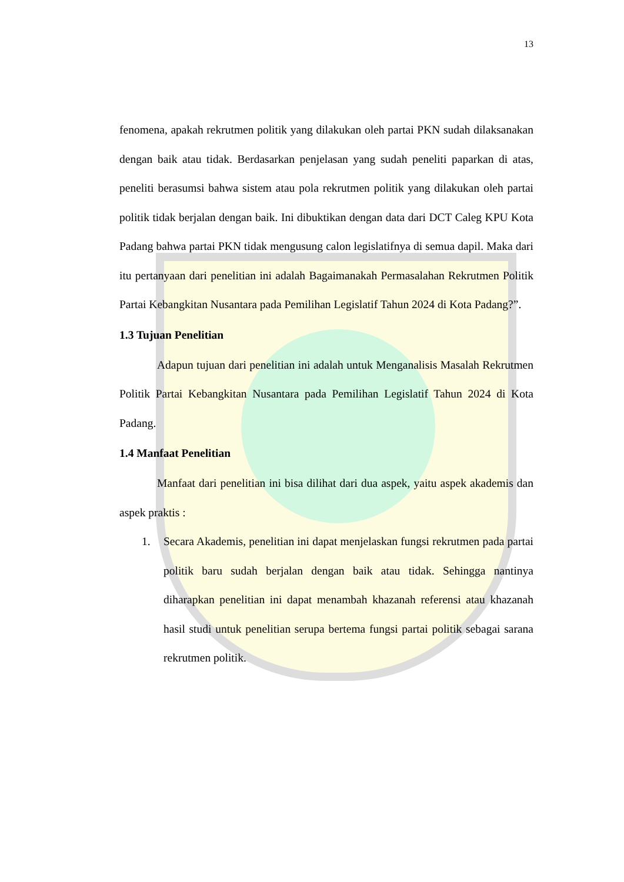13
fenomena, apakah rekrutmen politik yang dilakukan oleh partai PKN sudah dilaksanakan dengan baik atau tidak. Berdasarkan penjelasan yang sudah peneliti paparkan di atas, peneliti berasumsi bahwa sistem atau pola rekrutmen politik yang dilakukan oleh partai politik tidak berjalan dengan baik. Ini dibuktikan dengan data dari DCT Caleg KPU Kota Padang bahwa partai PKN tidak mengusung calon legislatifnya di semua dapil. Maka dari itu pertanyaan dari penelitian ini adalah Bagaimanakah Permasalahan Rekrutmen Politik Partai Kebangkitan Nusantara pada Pemilihan Legislatif Tahun 2024 di Kota Padang?”.
1.3 Tujuan Penelitian
Adapun tujuan dari penelitian ini adalah untuk Menganalisis Masalah Rekrutmen Politik Partai Kebangkitan Nusantara pada Pemilihan Legislatif Tahun 2024 di Kota Padang.
1.4 Manfaat Penelitian
Manfaat dari penelitian ini bisa dilihat dari dua aspek, yaitu aspek akademis dan aspek praktis :
1. Secara Akademis, penelitian ini dapat menjelaskan fungsi rekrutmen pada partai politik baru sudah berjalan dengan baik atau tidak. Sehingga nantinya diharapkan penelitian ini dapat menambah khazanah referensi atau khazanah hasil studi untuk penelitian serupa bertema fungsi partai politik sebagai sarana rekrutmen politik.